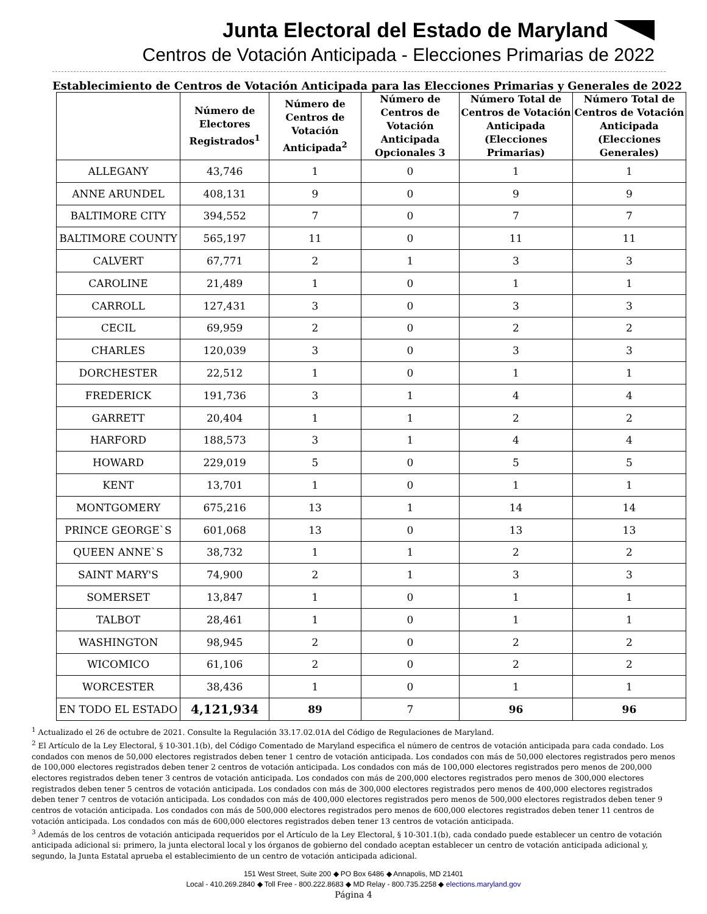Junta Electoral del Estado de Maryland
Centros de Votación Anticipada - Elecciones Primarias de 2022
Establecimiento de Centros de Votación Anticipada para las Elecciones Primarias y Generales de 2022
| | Número de Electores Registrados<sup>1</sup> | Número de Centros de Votación Anticipada<sup>2</sup> | Número de Centros de Votación Anticipada Opcionales 3 | Número Total de Centros de Votación Anticipada (Elecciones Primarias) | Número Total de Centros de Votación Anticipada (Elecciones Generales) |
| --- | --- | --- | --- | --- | --- |
| ALLEGANY | 43,746 | 1 | 0 | 1 | 1 |
| ANNE ARUNDEL | 408,131 | 9 | 0 | 9 | 9 |
| BALTIMORE CITY | 394,552 | 7 | 0 | 7 | 7 |
| BALTIMORE COUNTY | 565,197 | 11 | 0 | 11 | 11 |
| CALVERT | 67,771 | 2 | 1 | 3 | 3 |
| CAROLINE | 21,489 | 1 | 0 | 1 | 1 |
| CARROLL | 127,431 | 3 | 0 | 3 | 3 |
| CECIL | 69,959 | 2 | 0 | 2 | 2 |
| CHARLES | 120,039 | 3 | 0 | 3 | 3 |
| DORCHESTER | 22,512 | 1 | 0 | 1 | 1 |
| FREDERICK | 191,736 | 3 | 1 | 4 | 4 |
| GARRETT | 20,404 | 1 | 1 | 2 | 2 |
| HARFORD | 188,573 | 3 | 1 | 4 | 4 |
| HOWARD | 229,019 | 5 | 0 | 5 | 5 |
| KENT | 13,701 | 1 | 0 | 1 | 1 |
| MONTGOMERY | 675,216 | 13 | 1 | 14 | 14 |
| PRINCE GEORGE`S | 601,068 | 13 | 0 | 13 | 13 |
| QUEEN ANNE`S | 38,732 | 1 | 1 | 2 | 2 |
| SAINT MARY'S | 74,900 | 2 | 1 | 3 | 3 |
| SOMERSET | 13,847 | 1 | 0 | 1 | 1 |
| TALBOT | 28,461 | 1 | 0 | 1 | 1 |
| WASHINGTON | 98,945 | 2 | 0 | 2 | 2 |
| WICOMICO | 61,106 | 2 | 0 | 2 | 2 |
| WORCESTER | 38,436 | 1 | 0 | 1 | 1 |
| EN TODO EL ESTADO | 4,121,934 | 89 | 7 | 96 | 96 |
<sup>1</sup> Actualizado el 26 de octubre de 2021. Consulte la Regulación 33.17.02.01A del Código de Regulaciones de Maryland.
<sup>2</sup> El Artículo de la Ley Electoral, § 10-301.1(b), del Código Comentado de Maryland especifica el número de centros de votación anticipada para cada condado. Los condados con menos de 50,000 electores registrados deben tener 1 centro de votación anticipada. Los condados con más de 50,000 electores registrados pero menos de 100,000 electores registrados deben tener 2 centros de votación anticipada. Los condados con más de 100,000 electores registrados pero menos de 200,000 electores registrados deben tener 3 centros de votación anticipada. Los condados con más de 200,000 electores registrados pero menos de 300,000 electores registrados deben tener 5 centros de votación anticipada. Los condados con más de 300,000 electores registrados pero menos de 400,000 electores registrados deben tener 7 centros de votación anticipada. Los condados con más de 400,000 electores registrados pero menos de 500,000 electores registrados deben tener 9 centros de votación anticipada. Los condados con más de 500,000 electores registrados pero menos de 600,000 electores registrados deben tener 11 centros de votación anticipada. Los condados con más de 600,000 electores registrados deben tener 13 centros de votación anticipada.
<sup>3</sup> Además de los centros de votación anticipada requeridos por el Artículo de la Ley Electoral, § 10-301.1(b), cada condado puede establecer un centro de votación anticipada adicional si: primero, la junta electoral local y los órganos de gobierno del condado aceptan establecer un centro de votación anticipada adicional y, segundo, la Junta Estatal aprueba el establecimiento de un centro de votación anticipada adicional.
151 West Street, Suite 200 ◆ PO Box 6486 ◆ Annapolis, MD 21401
Local - 410.269.2840 ◆ Toll Free - 800.222.8683 ◆ MD Relay - 800.735.2258 ◆ elections.maryland.gov
Página 4